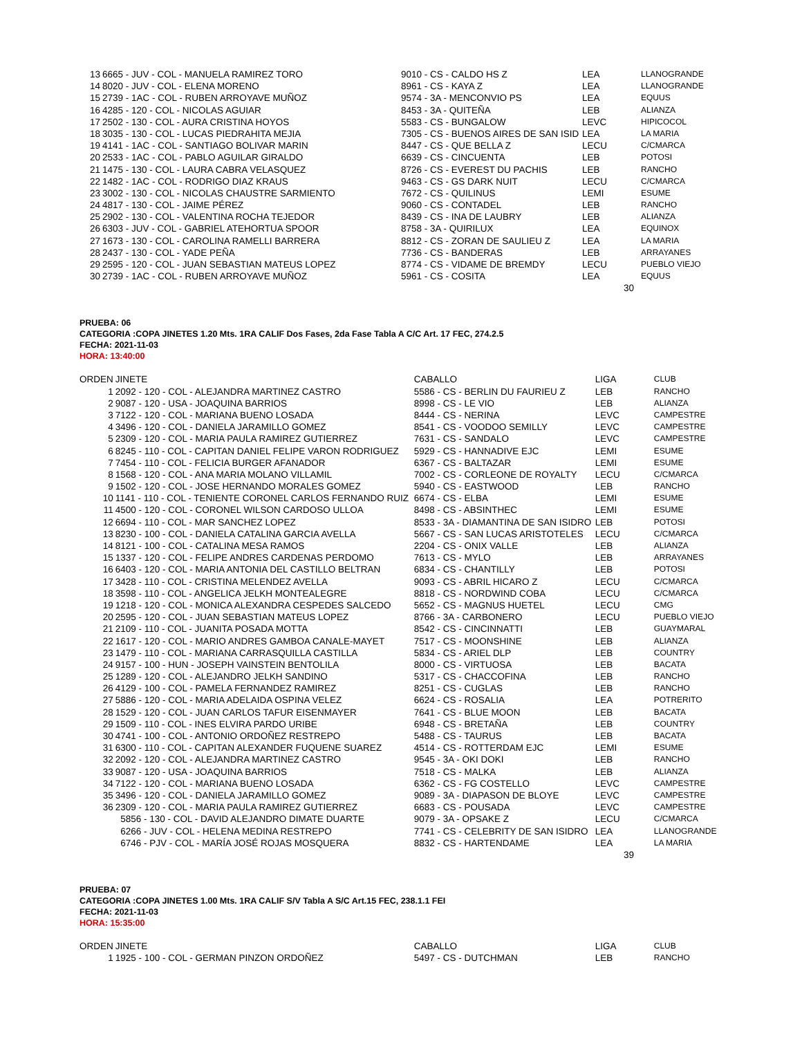| 13 | 6665 - JUV - COL - MANUELA RAMIREZ TORO | 9010 - CS - CALDO HS Z | LEA | LLANOGRANDE |
| 14 | 8020 - JUV - COL - ELENA MORENO | 8961 - CS - KAYA Z | LEA | LLANOGRANDE |
| 15 | 2739 - 1AC - COL - RUBEN ARROYAVE MUÑOZ | 9574 - 3A - MENCONVIO PS | LEA | EQUUS |
| 16 | 4285 - 120 - COL - NICOLAS AGUIAR | 8453 - 3A - QUITEÑA | LEB | ALIANZA |
| 17 | 2502 - 130 - COL - AURA CRISTINA HOYOS | 5583 - CS - BUNGALOW | LEVC | HIPICOCOL |
| 18 | 3035 - 130 - COL - LUCAS PIEDRAHITA MEJIA | 7305 - CS - BUENOS AIRES DE SAN ISID | LEA | LA MARIA |
| 19 | 4141 - 1AC - COL - SANTIAGO BOLIVAR MARIN | 8447 - CS - QUE BELLA Z | LECU | C/CMARCA |
| 20 | 2533 - 1AC - COL - PABLO AGUILAR GIRALDO | 6639 - CS - CINCUENTA | LEB | POTOSI |
| 21 | 1475 - 130 - COL - LAURA CABRA VELASQUEZ | 8726 - CS - EVEREST DU PACHIS | LEB | RANCHO |
| 22 | 1482 - 1AC - COL - RODRIGO DIAZ KRAUS | 9463 - CS - GS DARK NUIT | LECU | C/CMARCA |
| 23 | 3002 - 130 - COL - NICOLAS CHAUSTRE SARMIENTO | 7672 - CS - QUILINUS | LEMI | ESUME |
| 24 | 4817 - 130 - COL - JAIME PÉREZ | 9060 - CS - CONTADEL | LEB | RANCHO |
| 25 | 2902 - 130 - COL - VALENTINA ROCHA TEJEDOR | 8439 - CS - INA DE LAUBRY | LEB | ALIANZA |
| 26 | 6303 - JUV - COL - GABRIEL ATEHORTUA SPOOR | 8758 - 3A - QUIRILUX | LEA | EQUINOX |
| 27 | 1673 - 130 - COL - CAROLINA RAMELLI BARRERA | 8812 - CS - ZORAN DE SAULIEU Z | LEA | LA MARIA |
| 28 | 2437 - 130 - COL - YADE PEÑA | 7736 - CS - BANDERAS | LEB | ARRAYANES |
| 29 | 2595 - 120 - COL - JUAN SEBASTIAN MATEUS LOPEZ | 8774 - CS - VIDAME DE BREMDY | LECU | PUEBLO VIEJO |
| 30 | 2739 - 1AC - COL - RUBEN ARROYAVE MUÑOZ | 5961 - CS - COSITA | LEA | EQUUS |
30
PRUEBA: 06
CATEGORIA :COPA JINETES 1.20 Mts. 1RA CALIF Dos Fases, 2da Fase Tabla A C/C Art. 17 FEC, 274.2.5
FECHA: 2021-11-03
HORA: 13:40:00
| ORDEN | JINETE | CABALLO | LIGA | CLUB |
| --- | --- | --- | --- | --- |
| 1 | 2092 - 120 - COL - ALEJANDRA MARTINEZ CASTRO | 5586 - CS - BERLIN DU FAURIEU Z | LEB | RANCHO |
| 2 | 9087 - 120 - USA - JOAQUINA BARRIOS | 8998 - CS - LE VIO | LEB | ALIANZA |
| 3 | 7122 - 120 - COL - MARIANA BUENO LOSADA | 8444 - CS - NERINA | LEVC | CAMPESTRE |
| 4 | 3496 - 120 - COL - DANIELA JARAMILLO GOMEZ | 8541 - CS - VOODOO SEMILLY | LEVC | CAMPESTRE |
| 5 | 2309 - 120 - COL - MARIA PAULA RAMIREZ GUTIERREZ | 7631 - CS - SANDALO | LEVC | CAMPESTRE |
| 6 | 8245 - 110 - COL - CAPITAN DANIEL FELIPE VARON RODRIGUEZ | 5929 - CS - HANNADIVE EJC | LEMI | ESUME |
| 7 | 7454 - 110 - COL - FELICIA BURGER AFANADOR | 6367 - CS - BALTAZAR | LEMI | ESUME |
| 8 | 1568 - 120 - COL - ANA MARIA MOLANO VILLAMIL | 7002 - CS - CORLEONE DE ROYALTY | LECU | C/CMARCA |
| 9 | 1502 - 120 - COL - JOSE HERNANDO MORALES GOMEZ | 5940 - CS - EASTWOOD | LEB | RANCHO |
| 10 | 1141 - 110 - COL - TENIENTE CORONEL CARLOS FERNANDO RUIZ | 6674 - CS - ELBA | LEMI | ESUME |
| 11 | 4500 - 120 - COL - CORONEL WILSON CARDOSO ULLOA | 8498 - CS - ABSINTHEC | LEMI | ESUME |
| 12 | 6694 - 110 - COL - MAR SANCHEZ LOPEZ | 8533 - 3A - DIAMANTINA DE SAN ISIDRO | LEB | POTOSI |
| 13 | 8230 - 100 - COL - DANIELA CATALINA GARCIA AVELLA | 5667 - CS - SAN LUCAS ARISTOTELES | LECU | C/CMARCA |
| 14 | 8121 - 100 - COL - CATALINA MESA RAMOS | 2204 - CS - ONIX VALLE | LEB | ALIANZA |
| 15 | 1337 - 120 - COL - FELIPE ANDRES CARDENAS PERDOMO | 7613 - CS - MYLO | LEB | ARRAYANES |
| 16 | 6403 - 120 - COL - MARIA ANTONIA DEL CASTILLO BELTRAN | 6834 - CS - CHANTILLY | LEB | POTOSI |
| 17 | 3428 - 110 - COL - CRISTINA MELENDEZ AVELLA | 9093 - CS - ABRIL HICARO Z | LECU | C/CMARCA |
| 18 | 3598 - 110 - COL - ANGELICA JELKH MONTEALEGRE | 8818 - CS - NORDWIND COBA | LECU | C/CMARCA |
| 19 | 1218 - 120 - COL - MONICA ALEXANDRA CESPEDES SALCEDO | 5652 - CS - MAGNUS HUETEL | LECU | CMG |
| 20 | 2595 - 120 - COL - JUAN SEBASTIAN MATEUS LOPEZ | 8766 - 3A - CARBONERO | LECU | PUEBLO VIEJO |
| 21 | 2109 - 110 - COL - JUANITA POSADA MOTTA | 8542 - CS - CINCINNATTI | LEB | GUAYMARAL |
| 22 | 1617 - 120 - COL - MARIO ANDRES GAMBOA CANALE-MAYET | 7517 - CS - MOONSHINE | LEB | ALIANZA |
| 23 | 1479 - 110 - COL - MARIANA CARRASQUILLA CASTILLA | 5834 - CS - ARIEL DLP | LEB | COUNTRY |
| 24 | 9157 - 100 - HUN - JOSEPH VAINSTEIN BENTOLILA | 8000 - CS - VIRTUOSA | LEB | BACATA |
| 25 | 1289 - 120 - COL - ALEJANDRO JELKH SANDINO | 5317 - CS - CHACCOFINA | LEB | RANCHO |
| 26 | 4129 - 100 - COL - PAMELA FERNANDEZ RAMIREZ | 8251 - CS - CUGLAS | LEB | RANCHO |
| 27 | 5886 - 120 - COL - MARIA ADELAIDA OSPINA VELEZ | 6624 - CS - ROSALIA | LEA | POTRERITO |
| 28 | 1529 - 120 - COL - JUAN CARLOS TAFUR EISENMAYER | 7641 - CS - BLUE MOON | LEB | BACATA |
| 29 | 1509 - 110 - COL - INES ELVIRA PARDO URIBE | 6948 - CS - BRETAÑA | LEB | COUNTRY |
| 30 | 4741 - 100 - COL - ANTONIO ORDOÑEZ RESTREPO | 5488 - CS - TAURUS | LEB | BACATA |
| 31 | 6300 - 110 - COL - CAPITAN ALEXANDER FUQUENE SUAREZ | 4514 - CS - ROTTERDAM EJC | LEMI | ESUME |
| 32 | 2092 - 120 - COL - ALEJANDRA MARTINEZ CASTRO | 9545 - 3A - OKI DOKI | LEB | RANCHO |
| 33 | 9087 - 120 - USA - JOAQUINA BARRIOS | 7518 - CS - MALKA | LEB | ALIANZA |
| 34 | 7122 - 120 - COL - MARIANA BUENO LOSADA | 6362 - CS - FG COSTELLO | LEVC | CAMPESTRE |
| 35 | 3496 - 120 - COL - DANIELA JARAMILLO GOMEZ | 9089 - 3A - DIAPASON DE BLOYE | LEVC | CAMPESTRE |
| 36 | 2309 - 120 - COL - MARIA PAULA RAMIREZ GUTIERREZ | 6683 - CS - POUSADA | LEVC | CAMPESTRE |
| | 5856 - 130 - COL - DAVID ALEJANDRO DIMATE DUARTE | 9079 - 3A - OPSAKE Z | LECU | C/CMARCA |
| | 6266 - JUV - COL - HELENA MEDINA RESTREPO | 7741 - CS - CELEBRITY DE SAN ISIDRO | LEA | LLANOGRANDE |
| | 6746 - PJV - COL - MARÍA JOSÉ ROJAS MOSQUERA | 8832 - CS - HARTENDAME | LEA | LA MARIA |
39
PRUEBA: 07
CATEGORIA :COPA JINETES 1.00 Mts. 1RA CALIF S/V Tabla A S/C Art.15 FEC, 238.1.1 FEI
FECHA: 2021-11-03
HORA: 15:35:00
| ORDEN | JINETE | CABALLO | LIGA | CLUB |
| --- | --- | --- | --- | --- |
| 1 | 1925 - 100 - COL - GERMAN PINZON ORDOÑEZ | 5497 - CS - DUTCHMAN | LEB | RANCHO |